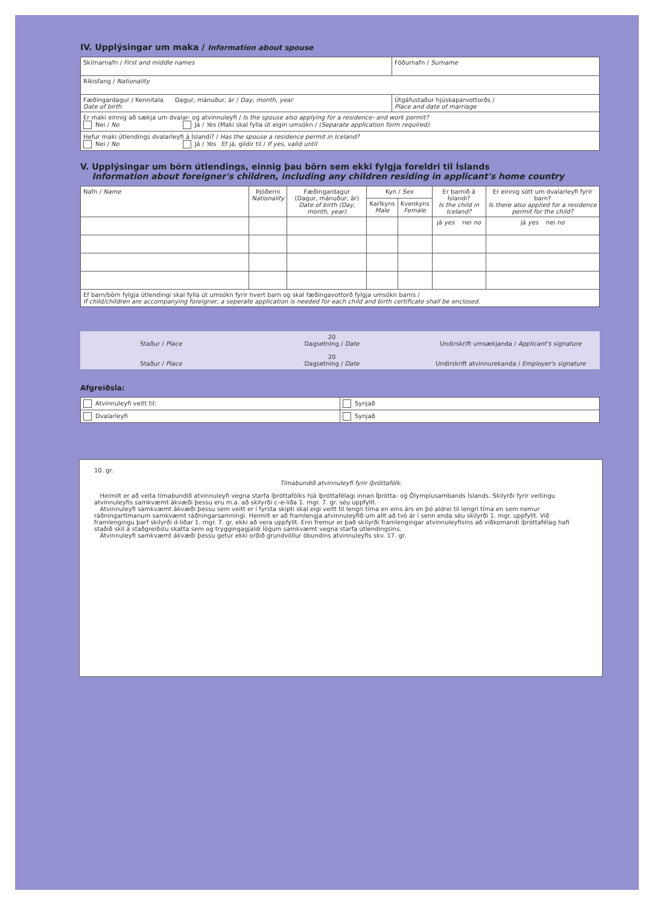IV. Upplýsingar um maka / Information about spouse
| Skírnarnafn / First and middle names | Föðurnafn / Surname |
| Ríkisfang / Nationality | |
| Fæðingardagur / Kennitala Dagur, mánuður, ár / Day, month, year Date of birth | Útgáfustaður hjúskaparvottorðs / Place and date of marriage |
| Er maki einnig að sækja um dvalar- og atvinnuleyfi / Is the spouse also applying for a residence- and work permit? Nei / No Já / Yes (Maki skal fylla út eigin umsókn / (Separate application form required) | |
| Hefur maki útlendings dvalarleyfi á Íslandi? / Has the spouse a residence permit in Iceland? Nei / No Já / Yes Ef já, gildir til / If yes, valid until | |
V. Upplýsingar um börn útlendings, einnig þau börn sem ekki fylgja foreldri til Íslands
Information about foreigner's children, including any children residing in applicant's home country
| Nafn / Name | Þjóðerni Nationality | Fæðingardagur (Dagur, mánuður, ár) Date of birth (Day, month, year) | Kyn / Sex | | Er barnið á Íslandi? Is the child in Iceland? | Er einnig sótt um dvalarleyfi fyrir barn? Is there also applied for a residence permit for the child? |
| --- | --- | --- | --- | --- | --- | --- |
| | | | Karlkyns Male | Kvenkyns Female | | |
| | | | | | já yes nei no | já yes nei no |
| Ef barn/börn fylgja útlendingi skal fylla út umsókn fyrir hvert barn og skal fæðingavottorð fylgja umsókn barns / If child/children are accompanying foreigner, a seperate application is needed for each child and birth certificate shall be enclosed. | | | | | | |
Staður / Place
Staður / Place
20
Dagsetning / Date
20
Dagsetning / Date
Undirskrift umsækjanda / Applicant's signature
Undirskrift atvinnurekanda / Employer's signature
Afgreiðsla:
| Atvinnuleyfi veitt til: | Synjað |
| Dvalarleyfi | Synjað |
10. gr.
Tímabundið atvinnuleyfi fyrir íþróttafólk.
Heimilt er að veita tímabundið atvinnuleyfi vegna starfa íþróttafólks hjá íþróttafélagi innan Íþrótta- og Ólympíusambands Íslands. Skilyrði fyrir veitingu atvinnuleyfis samkvæmt ákvæði þessu eru m.a. að skilyrði c–e-liða 1. mgr. 7. gr. séu uppfyllt.
Atvinnuleyfi samkvæmt ákvæði þessu sem veitt er í fyrsta skipti skal eigi veitt til lengri tíma en eins árs en þó aldrei til lengri tíma en sem nemur ráðningartímanum samkvæmt ráðningarsamningi. Heimilt er að framlengja atvinnuleyfið um allt að tvö ár í senn enda séu skilyrði 1. mgr. uppfyllt. Við framlengingu þarf skilyrði d-liðar 1. mgr. 7. gr. ekki að vera uppfyllt. Enn fremur er það skilyrði framlengingar atvinnuleyfisins að viðkomandi íþróttafélag hafi staðið skil á staðgreiðslu skatta sem og tryggingagjaldi lögum samkvæmt vegna starfa útlendingsins.
Atvinnuleyfi samkvæmt ákvæði þessu getur ekki orðið grundvöllur óbundins atvinnuleyfis skv. 17. gr.